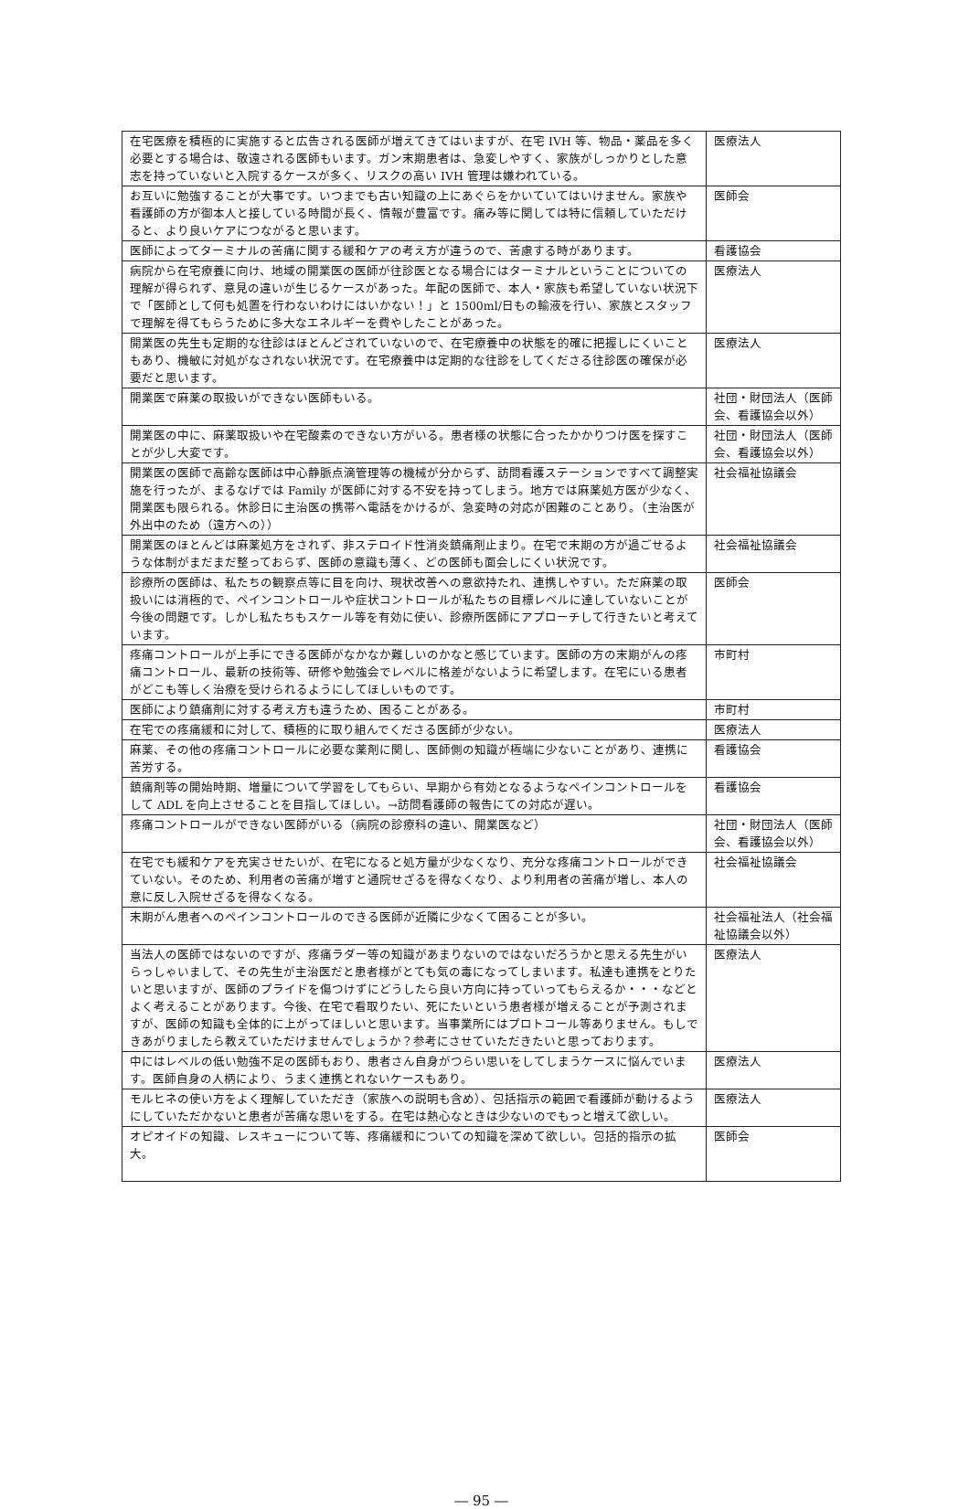| 在宅医療を積極的に実施すると広告される医師が増えてきてはいますが、在宅 IVH 等、物品・薬品を多く必要とする場合は、敬遠される医師もいます。ガン末期患者は、急変しやすく、家族がしっかりとした意志を持っていないと入院するケースが多く、リスクの高い IVH 管理は嫌われている。 | 医療法人 |
| お互いに勉強することが大事です。いつまでも古い知識の上にあぐらをかいていてはいけません。家族や看護師の方が御本人と接している時間が長く、情報が豊富です。痛み等に関しては特に信頼していただけると、より良いケアにつながると思います。 | 医師会 |
| 医師によってターミナルの苦痛に関する緩和ケアの考え方が違うので、苦慮する時があります。 | 看護協会 |
| 病院から在宅療養に向け、地域の開業医の医師が往診医となる場合にはターミナルということについての理解が得られず、意見の違いが生じるケースがあった。年配の医師で、本人・家族も希望していない状況下で「医師として何も処置を行わないわけにはいかない！」と 1500ml/日もの輸液を行い、家族とスタッフで理解を得てもらうために多大なエネルギーを費やしたことがあった。 | 医療法人 |
| 開業医の先生も定期的な往診はほとんどされていないので、在宅療養中の状態を的確に把握しにくいこともあり、機敏に対処がなされない状況です。在宅療養中は定期的な往診をしてくださる往診医の確保が必要だと思います。 | 医療法人 |
| 開業医で麻薬の取扱いができない医師もいる。 | 社団・財団法人（医師会、看護協会以外） |
| 開業医の中に、麻薬取扱いや在宅酸素のできない方がいる。患者様の状態に合ったかかりつけ医を探すことが少し大変です。 | 社団・財団法人（医師会、看護協会以外） |
| 開業医の医師で高齢な医師は中心静脈点滴管理等の機械が分からず、訪問看護ステーションですべて調整実施を行ったが、まるなげでは Family が医師に対する不安を持ってしまう。地方では麻薬処方医が少なく、開業医も限られる。休診日に主治医の携帯へ電話をかけるが、急変時の対応が困難のことあり。（主治医が外出中のため（遠方への）） | 社会福祉協議会 |
| 開業医のほとんどは麻薬処方をされず、非ステロイド性消炎鎮痛剤止まり。在宅で末期の方が過ごせるような体制がまだまだ整っておらず、医師の意識も薄く、どの医師も面会しにくい状況です。 | 社会福祉協議会 |
| 診療所の医師は、私たちの観察点等に目を向け、現状改善への意欲持たれ、連携しやすい。ただ麻薬の取扱いには消極的で、ペインコントロールや症状コントロールが私たちの目標レベルに達していないことが今後の問題です。しかし私たちもスケール等を有効に使い、診療所医師にアプローチして行きたいと考えています。 | 医師会 |
| 疼痛コントロールが上手にできる医師がなかなか難しいのかなと感じています。医師の方の末期がんの疼痛コントロール、最新の技術等、研修や勉強会でレベルに格差がないように希望します。在宅にいる患者がどこも等しく治療を受けられるようにしてほしいものです。 | 市町村 |
| 医師により鎮痛剤に対する考え方も違うため、困ることがある。 | 市町村 |
| 在宅での疼痛緩和に対して、積極的に取り組んでくださる医師が少ない。 | 医療法人 |
| 麻薬、その他の疼痛コントロールに必要な薬剤に関し、医師側の知識が極端に少ないことがあり、連携に苦労する。 | 看護協会 |
| 鎮痛剤等の開始時期、増量について学習をしてもらい、早期から有効となるようなペインコントロールをして ADL を向上させることを目指してほしい。→訪問看護師の報告にての対応が遅い。 | 看護協会 |
| 疼痛コントロールができない医師がいる（病院の診療科の違い、開業医など） | 社団・財団法人（医師会、看護協会以外） |
| 在宅でも緩和ケアを充実させたいが、在宅になると処方量が少なくなり、充分な疼痛コントロールができていない。そのため、利用者の苦痛が増すと通院せざるを得なくなり、より利用者の苦痛が増し、本人の意に反し入院せざるを得なくなる。 | 社会福祉協議会 |
| 末期がん患者へのペインコントロールのできる医師が近隣に少なくて困ることが多い。 | 社会福祉法人（社会福祉協議会以外） |
| 当法人の医師ではないのですが、疼痛ラダー等の知識があまりないのではないだろうかと思える先生がいらっしゃいまして、その先生が主治医だと患者様がとても気の毒になってしまいます。私達も連携をとりたいと思いますが、医師のプライドを傷つけずにどうしたら良い方向に持っていってもらえるか・・・などとよく考えることがあります。今後、在宅で看取りたい、死にたいという患者様が増えることが予測されますが、医師の知識も全体的に上がってほしいと思います。当事業所にはプロトコール等ありません。もしできあがりましたら教えていただけませんでしょうか？参考にさせていただきたいと思っております。 | 医療法人 |
| 中にはレベルの低い勉強不足の医師もおり、患者さん自身がつらい思いをしてしまうケースに悩んでいます。医師自身の人柄により、うまく連携とれないケースもあり。 | 医療法人 |
| モルヒネの使い方をよく理解していただき（家族への説明も含め）、包括指示の範囲で看護師が動けるようにしていただかないと患者が苦痛な思いをする。在宅は熱心なときは少ないのでもっと増えて欲しい。 | 医療法人 |
| オピオイドの知識、レスキューについて等、疼痛緩和についての知識を深めて欲しい。包括的指示の拡大。 | 医師会 |
― 95 ―